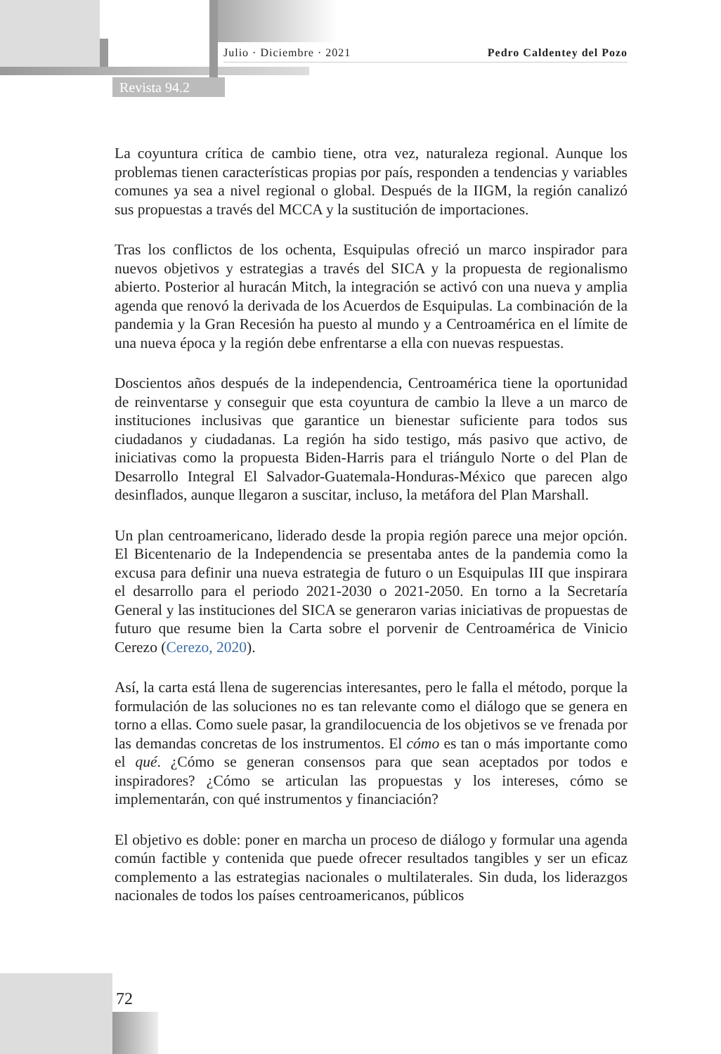Julio · Diciembre · 2021 Pedro Caldentey del Pozo
Revista 94.2
La coyuntura crítica de cambio tiene, otra vez, naturaleza regional. Aunque los problemas tienen características propias por país, responden a tendencias y variables comunes ya sea a nivel regional o global. Después de la IIGM, la región canalizó sus propuestas a través del MCCA y la sustitución de importaciones.
Tras los conflictos de los ochenta, Esquipulas ofreció un marco inspirador para nuevos objetivos y estrategias a través del SICA y la propuesta de regionalismo abierto. Posterior al huracán Mitch, la integración se activó con una nueva y amplia agenda que renovó la derivada de los Acuerdos de Esquipulas. La combinación de la pandemia y la Gran Recesión ha puesto al mundo y a Centroamérica en el límite de una nueva época y la región debe enfrentarse a ella con nuevas respuestas.
Doscientos años después de la independencia, Centroamérica tiene la oportunidad de reinventarse y conseguir que esta coyuntura de cambio la lleve a un marco de instituciones inclusivas que garantice un bienestar suficiente para todos sus ciudadanos y ciudadanas. La región ha sido testigo, más pasivo que activo, de iniciativas como la propuesta Biden-Harris para el triángulo Norte o del Plan de Desarrollo Integral El Salvador-Guatemala-Honduras-México que parecen algo desinflados, aunque llegaron a suscitar, incluso, la metáfora del Plan Marshall.
Un plan centroamericano, liderado desde la propia región parece una mejor opción. El Bicentenario de la Independencia se presentaba antes de la pandemia como la excusa para definir una nueva estrategia de futuro o un Esquipulas III que inspirara el desarrollo para el periodo 2021-2030 o 2021-2050. En torno a la Secretaría General y las instituciones del SICA se generaron varias iniciativas de propuestas de futuro que resume bien la Carta sobre el porvenir de Centroamérica de Vinicio Cerezo (Cerezo, 2020).
Así, la carta está llena de sugerencias interesantes, pero le falla el método, porque la formulación de las soluciones no es tan relevante como el diálogo que se genera en torno a ellas. Como suele pasar, la grandilocuencia de los objetivos se ve frenada por las demandas concretas de los instrumentos. El cómo es tan o más importante como el qué. ¿Cómo se generan consensos para que sean aceptados por todos e inspiradores? ¿Cómo se articulan las propuestas y los intereses, cómo se implementarán, con qué instrumentos y financiación?
El objetivo es doble: poner en marcha un proceso de diálogo y formular una agenda común factible y contenida que puede ofrecer resultados tangibles y ser un eficaz complemento a las estrategias nacionales o multilaterales. Sin duda, los liderazgos nacionales de todos los países centroamericanos, públicos
72